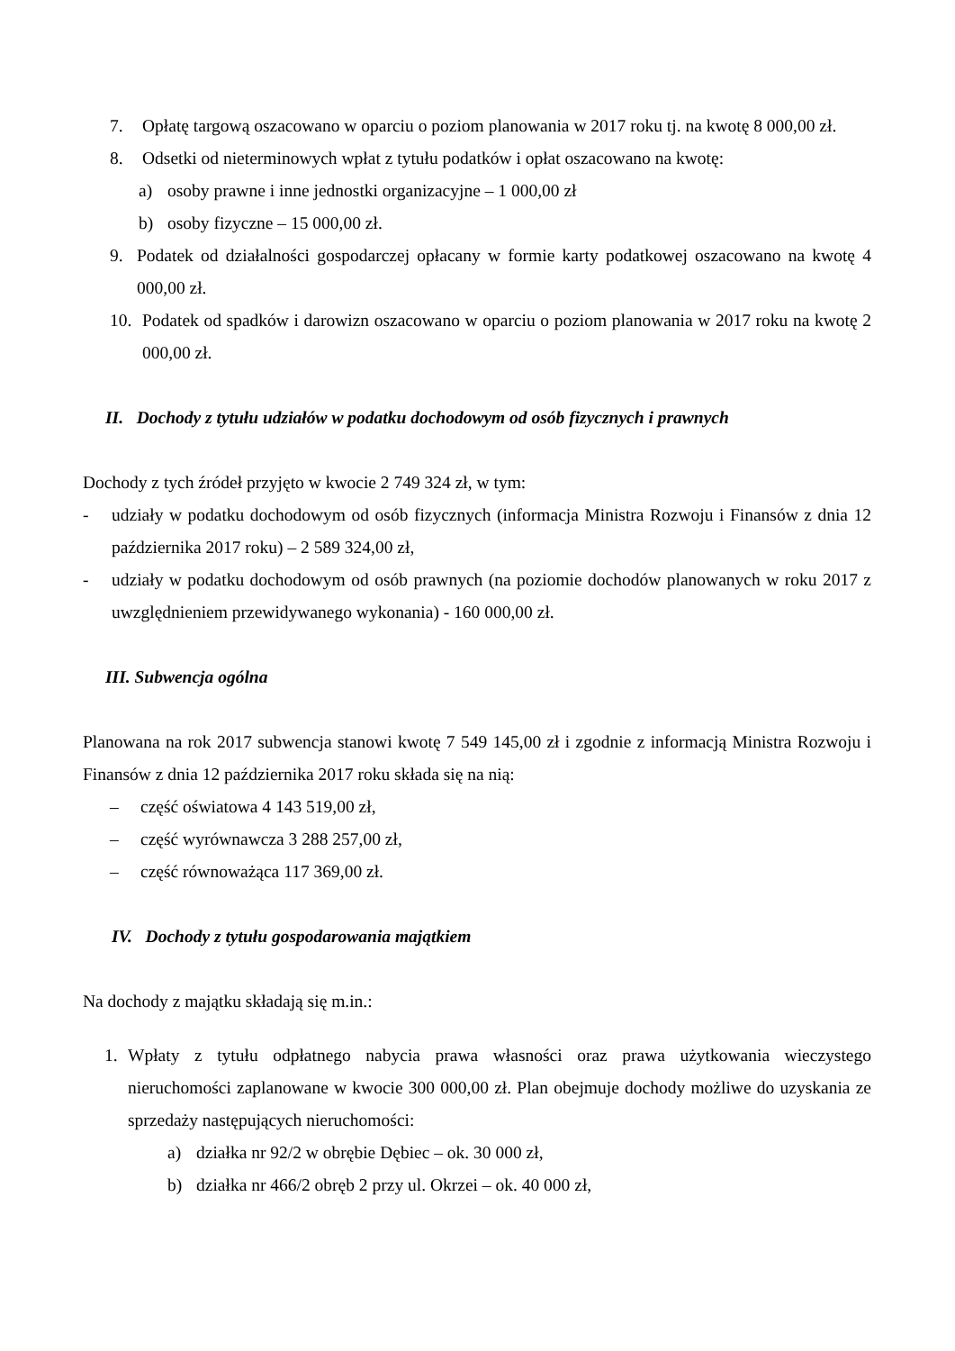7. Opłatę targową oszacowano w oparciu o poziom planowania w 2017 roku tj. na kwotę 8 000,00 zł.
8. Odsetki od nieterminowych wpłat z tytułu podatków i opłat oszacowano na kwotę:
a) osoby prawne i inne jednostki organizacyjne – 1 000,00 zł
b) osoby fizyczne – 15 000,00 zł.
9. Podatek od działalności gospodarczej opłacany w formie karty podatkowej oszacowano na kwotę 4 000,00 zł.
10. Podatek od spadków i darowizn oszacowano w oparciu o poziom planowania w 2017 roku na kwotę 2 000,00 zł.
II. Dochody z tytułu udziałów w podatku dochodowym od osób fizycznych i prawnych
Dochody z tych źródeł przyjęto w kwocie 2 749 324 zł, w tym:
- udziały w podatku dochodowym od osób fizycznych (informacja Ministra Rozwoju i Finansów z dnia 12 października 2017 roku) – 2 589 324,00 zł,
- udziały w podatku dochodowym od osób prawnych (na poziomie dochodów planowanych w roku 2017 z uwzględnieniem przewidywanego wykonania) - 160 000,00 zł.
III. Subwencja ogólna
Planowana na rok 2017 subwencja stanowi kwotę 7 549 145,00 zł i zgodnie z informacją Ministra Rozwoju i Finansów z dnia 12 października 2017 roku składa się na nią:
– część oświatowa 4 143 519,00 zł,
– część wyrównawcza 3 288 257,00 zł,
– część równoważąca 117 369,00 zł.
IV. Dochody z tytułu gospodarowania majątkiem
Na dochody z majątku składają się m.in.:
1. Wpłaty z tytułu odpłatnego nabycia prawa własności oraz prawa użytkowania wieczystego nieruchomości zaplanowane w kwocie 300 000,00 zł. Plan obejmuje dochody możliwe do uzyskania ze sprzedaży następujących nieruchomości:
a) działka nr 92/2 w obrębie Dębiec – ok. 30 000 zł,
b) działka nr 466/2 obręb 2 przy ul. Okrzei – ok. 40 000 zł,